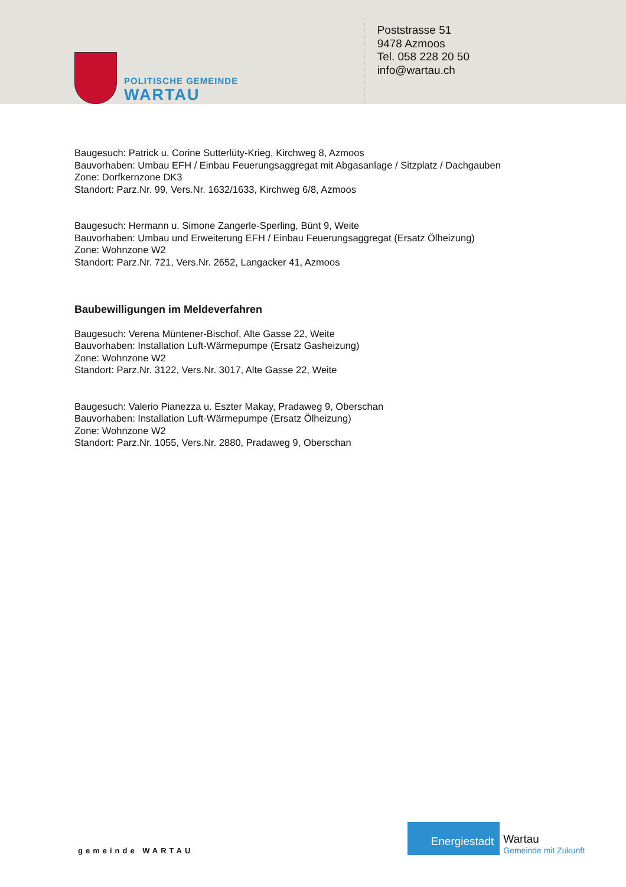POLITISCHE GEMEINDE
WARTAU
Poststrasse 51
9478 Azmoos
Tel. 058 228 20 50
info@wartau.ch
Baugesuch: Patrick u. Corine Sutterlüty-Krieg, Kirchweg 8, Azmoos
Bauvorhaben: Umbau EFH / Einbau Feuerungsaggregat mit Abgasanlage / Sitzplatz / Dachgauben
Zone: Dorfkernzone DK3
Standort: Parz.Nr. 99, Vers.Nr. 1632/1633, Kirchweg 6/8, Azmoos
Baugesuch: Hermann u. Simone Zangerle-Sperling, Bünt 9, Weite
Bauvorhaben: Umbau und Erweiterung EFH / Einbau Feuerungsaggregat (Ersatz Ölheizung)
Zone: Wohnzone W2
Standort: Parz.Nr. 721, Vers.Nr. 2652, Langacker 41, Azmoos
Baubewilligungen im Meldeverfahren
Baugesuch: Verena Müntener-Bischof, Alte Gasse 22, Weite
Bauvorhaben: Installation Luft-Wärmepumpe (Ersatz Gasheizung)
Zone: Wohnzone W2
Standort: Parz.Nr. 3122, Vers.Nr. 3017, Alte Gasse 22, Weite
Baugesuch: Valerio Pianezza u. Eszter Makay, Pradaweg 9, Oberschan
Bauvorhaben: Installation Luft-Wärmepumpe (Ersatz Ölheizung)
Zone: Wohnzone W2
Standort: Parz.Nr. 1055, Vers.Nr. 2880, Pradaweg 9, Oberschan
gemeinde WARTAU
Energiestadt
Wartau
Gemeinde mit Zukunft